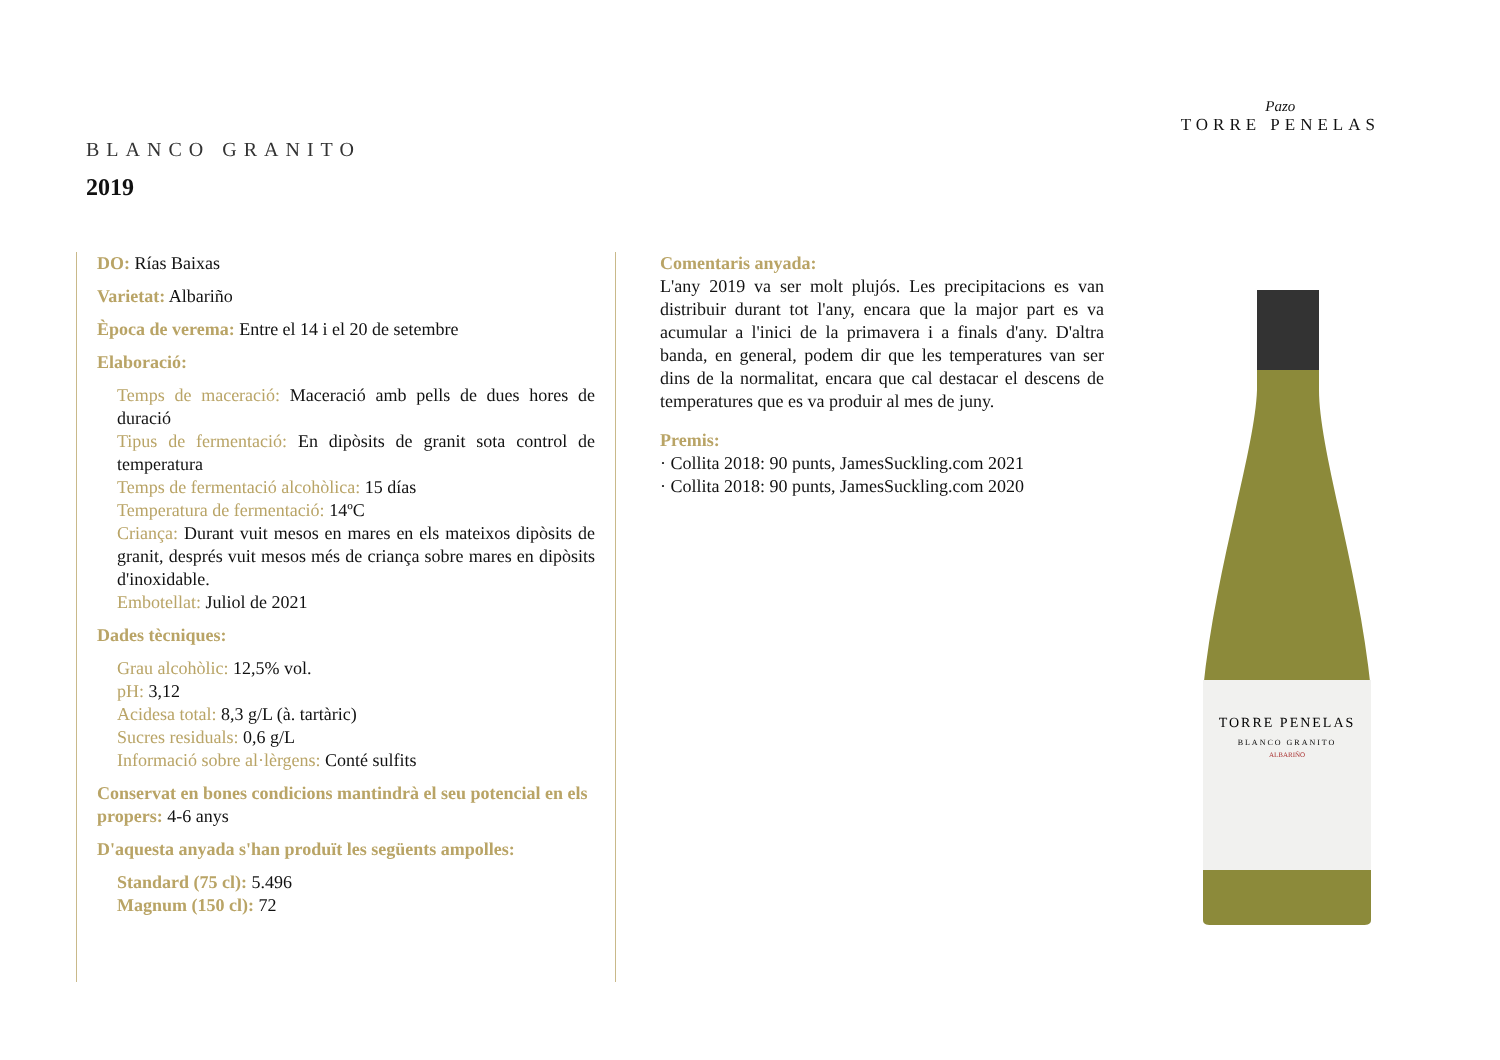Pazo
TORRE PENELAS
BLANCO GRANITO
2019
DO: Rías Baixas
Varietat: Albariño
Època de verema: Entre el 14 i el 20 de setembre
Elaboració:
Temps de maceració: Maceració amb pells de dues hores de duració
Tipus de fermentació: En dipòsits de granit sota control de temperatura
Temps de fermentació alcohòlica: 15 días
Temperatura de fermentació: 14ºC
Criança: Durant vuit mesos en mares en els mateixos dipòsits de granit, després vuit mesos més de criança sobre mares en dipòsits d'inoxidable.
Embotellat: Juliol de 2021
Dades tècniques:
Grau alcohòlic: 12,5% vol.
pH: 3,12
Acidesa total: 8,3 g/L (à. tartàric)
Sucres residuals: 0,6 g/L
Informació sobre al·lèrgens: Conté sulfits
Conservat en bones condicions mantindrà el seu potencial en els propers: 4-6 anys
D'aquesta anyada s'han produït les següents ampolles:
Standard (75 cl): 5.496
Magnum (150 cl): 72
Comentaris anyada:
L'any 2019 va ser molt plujós. Les precipitacions es van distribuir durant tot l'any, encara que la major part es va acumular a l'inici de la primavera i a finals d'any. D'altra banda, en general, podem dir que les temperatures van ser dins de la normalitat, encara que cal destacar el descens de temperatures que es va produir al mes de juny.
Premis:
· Collita 2018: 90 punts, JamesSuckling.com 2021
· Collita 2018: 90 punts, JamesSuckling.com 2020
TORRE PENELAS
BLANCO GRANITO
ALBARIÑO